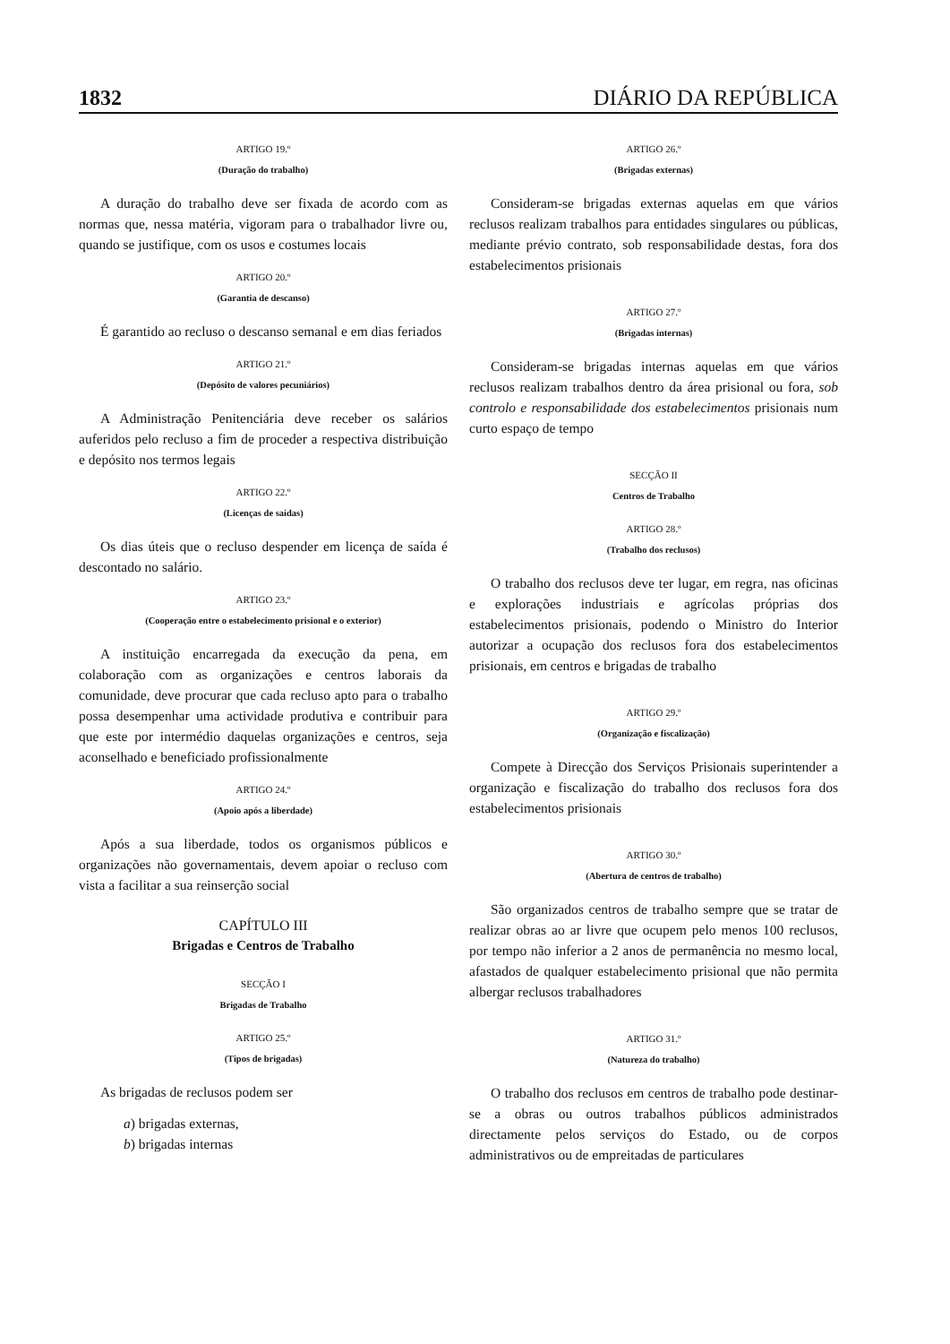1832 DIÁRIO DA REPÚBLICA
ARTIGO 19.º
(Duração do trabalho)
A duração do trabalho deve ser fixada de acordo com as normas que, nessa matéria, vigoram para o trabalhador livre ou, quando se justifique, com os usos e costumes locais
ARTIGO 20.º
(Garantia de descanso)
É garantido ao recluso o descanso semanal e em dias feriados
ARTIGO 21.º
(Depósito de valores pecuniários)
A Administração Penitenciária deve receber os salários auferidos pelo recluso a fim de proceder a respectiva distribuição e depósito nos termos legais
ARTIGO 22.º
(Licenças de saídas)
Os dias úteis que o recluso despender em licença de saída é descontado no salário.
ARTIGO 23.º
(Cooperação entre o estabelecimento prisional e o exterior)
A instituição encarregada da execução da pena, em colaboração com as organizações e centros laborais da comunidade, deve procurar que cada recluso apto para o trabalho possa desempenhar uma actividade produtiva e contribuir para que este por intermédio daquelas organizações e centros, seja aconselhado e beneficiado profissionalmente
ARTIGO 24.º
(Apoio após a liberdade)
Após a sua liberdade, todos os organismos públicos e organizações não governamentais, devem apoiar o recluso com vista a facilitar a sua reinserção social
CAPÍTULO III
Brigadas e Centros de Trabalho
SECÇÃO I
Brigadas de Trabalho
ARTIGO 25.º
(Tipos de brigadas)
As brigadas de reclusos podem ser
a) brigadas externas,
b) brigadas internas
ARTIGO 26.º
(Brigadas externas)
Consideram-se brigadas externas aquelas em que vários reclusos realizam trabalhos para entidades singulares ou públicas, mediante prévio contrato, sob responsabilidade destas, fora dos estabelecimentos prisionais
ARTIGO 27.º
(Brigadas internas)
Consideram-se brigadas internas aquelas em que vários reclusos realizam trabalhos dentro da área prisional ou fora, sob controlo e responsabilidade dos estabelecimentos prisionais num curto espaço de tempo
SECÇÃO II
Centros de Trabalho
ARTIGO 28.º
(Trabalho dos reclusos)
O trabalho dos reclusos deve ter lugar, em regra, nas oficinas e explorações industriais e agrícolas próprias dos estabelecimentos prisionais, podendo o Ministro do Interior autorizar a ocupação dos reclusos fora dos estabelecimentos prisionais, em centros e brigadas de trabalho
ARTIGO 29.º
(Organização e fiscalização)
Compete à Direcção dos Serviços Prisionais superintender a organização e fiscalização do trabalho dos reclusos fora dos estabelecimentos prisionais
ARTIGO 30.º
(Abertura de centros de trabalho)
São organizados centros de trabalho sempre que se tratar de realizar obras ao ar livre que ocupem pelo menos 100 reclusos, por tempo não inferior a 2 anos de permanência no mesmo local, afastados de qualquer estabelecimento prisional que não permita albergar reclusos trabalhadores
ARTIGO 31.º
(Natureza do trabalho)
O trabalho dos reclusos em centros de trabalho pode destinar-se a obras ou outros trabalhos públicos administrados directamente pelos serviços do Estado, ou de corpos administrativos ou de empreitadas de particulares